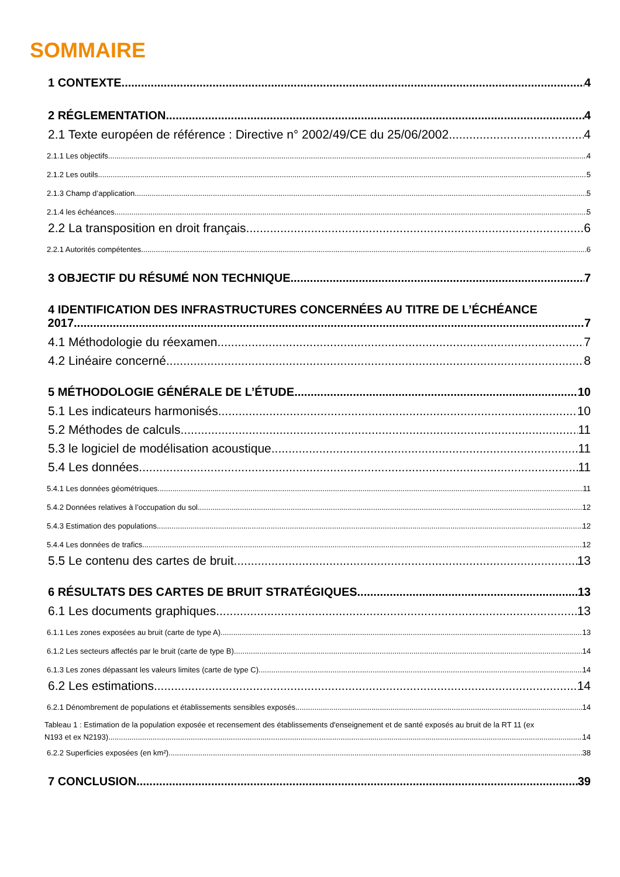SOMMAIRE
1 CONTEXTE 4
2 RÉGLEMENTATION 4
2.1 Texte européen de référence : Directive n° 2002/49/CE du 25/06/2002 4
2.1.1 Les objectifs 4
2.1.2 Les outils 5
2.1.3 Champ d’application 5
2.1.4 les échéances 5
2.2 La transposition en droit français 6
2.2.1 Autorités compétentes 6
3 OBJECTIF DU RÉSUMÉ NON TECHNIQUE 7
4 IDENTIFICATION DES INFRASTRUCTURES CONCERNÉES AU TITRE DE L’ÉCHÉANCE
2017 7
4.1 Méthodologie du réexamen 7
4.2 Linéaire concerné 8
5 MÉTHODOLOGIE GÉNÉRALE DE L’ÉTUDE 10
5.1 Les indicateurs harmonisés 10
5.2 Méthodes de calculs 11
5.3 le logiciel de modélisation acoustique 11
5.4 Les données 11
5.4.1 Les données géométriques 11
5.4.2 Données relatives à l’occupation du sol 12
5.4.3 Estimation des populations 12
5.4.4 Les données de trafics 12
5.5 Le contenu des cartes de bruit 13
6 RÉSULTATS DES CARTES DE BRUIT STRATÉGIQUES 13
6.1 Les documents graphiques 13
6.1.1 Les zones exposées au bruit (carte de type A) 13
6.1.2 Les secteurs affectés par le bruit (carte de type B) 14
6.1.3 Les zones dépassant les valeurs limites (carte de type C) 14
6.2 Les estimations 14
6.2.1 Dénombrement de populations et établissements sensibles exposés 14
Tableau 1 : Estimation de la population exposée et recensement des établissements d'enseignement et de santé exposés au bruit de la RT 11 (ex
N193 et ex N2193) 14
6.2.2 Superficies exposées (en km²) 38
7 CONCLUSION 39